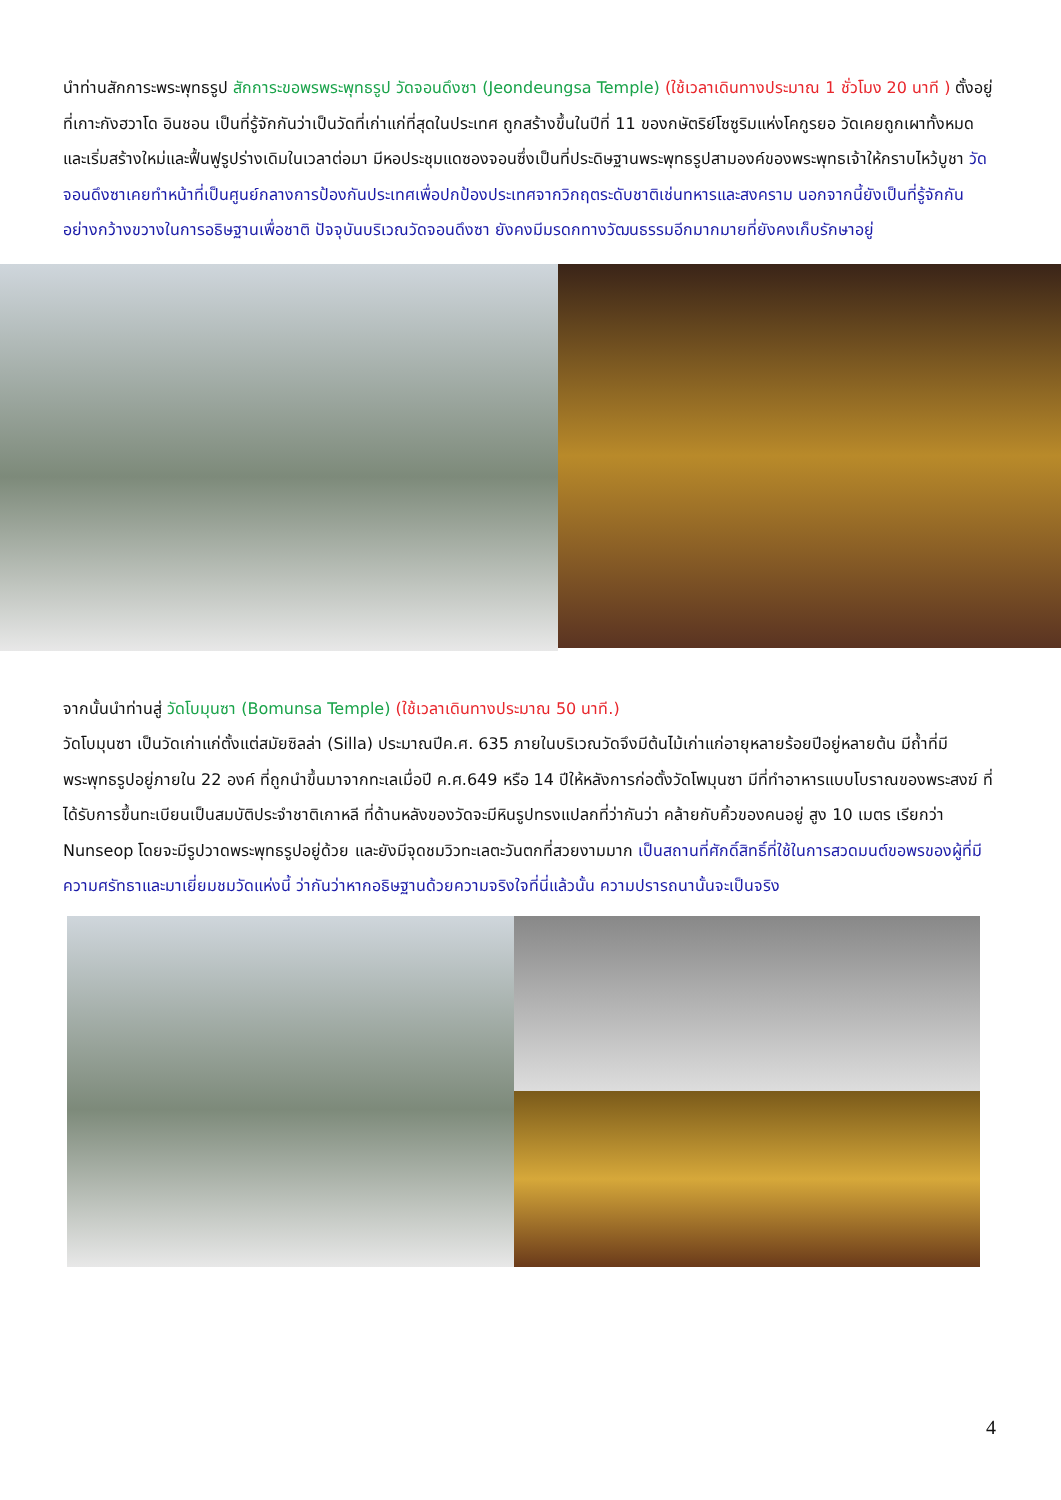นำท่านสักการะพระพุทธรูป สักการะขอพรพระพุทธรูป วัดจอนดึงซา (Jeondeungsa Temple) (ใช้เวลาเดินทางประมาณ 1 ชั่วโมง 20 นาที ) ตั้งอยู่ที่เกาะกังฮวาโด อินชอน เป็นที่รู้จักกันว่าเป็นวัดที่เก่าแก่ที่สุดในประเทศ ถูกสร้างขึ้นในปีที่ 11 ของกษัตริย์โซซูริมแห่งโคกูรยอ วัดเคยถูกเผาทั้งหมดและเริ่มสร้างใหม่และฟื้นฟูรูปร่างเดิมในเวลาต่อมา มีหอประชุมแดซองจอนซึ่งเป็นที่ประดิษฐานพระพุทธรูปสามองค์ของพระพุทธเจ้าให้กราบไหว้บูชา วัดจอนดึงซาเคยทำหน้าที่เป็นศูนย์กลางการป้องกันประเทศเพื่อปกป้องประเทศจากวิกฤตระดับชาติเช่นทหารและสงคราม นอกจากนี้ยังเป็นที่รู้จักกันอย่างกว้างขวางในการอธิษฐานเพื่อชาติ ปัจจุบันบริเวณวัดจอนดึงซา ยังคงมีมรดกทางวัฒนธรรมอีกมากมายที่ยังคงเก็บรักษาอยู่
จากนั้นนำท่านสู่ วัดโบมุนซา (Bomunsa Temple) (ใช้เวลาเดินทางประมาณ 50 นาที.)
วัดโบมุนซา เป็นวัดเก่าแก่ตั้งแต่สมัยซิลล่า (Silla) ประมาณปีค.ศ. 635 ภายในบริเวณวัดจึงมีต้นไม้เก่าแก่อายุหลายร้อยปีอยู่หลายต้น มีถ้ำที่มีพระพุทธรูปอยู่ภายใน 22 องค์ ที่ถูกนำขึ้นมาจากทะเลเมื่อปี ค.ศ.649 หรือ 14 ปีให้หลังการก่อตั้งวัดโพมุนซา มีที่ทำอาหารแบบโบราณของพระสงฆ์ ที่ได้รับการขึ้นทะเบียนเป็นสมบัติประจำชาติเกาหลี ที่ด้านหลังของวัดจะมีหินรูปทรงแปลกที่ว่ากันว่า คล้ายกับคิ้วของคนอยู่ สูง 10 เมตร เรียกว่า Nunseop โดยจะมีรูปวาดพระพุทธรูปอยู่ด้วย และยังมีจุดชมวิวทะเลตะวันตกที่สวยงามมาก เป็นสถานที่ศักดิ์สิทธิ์ที่ใช้ในการสวดมนต์ขอพรของผู้ที่มีความศรัทธาและมาเยี่ยมชมวัดแห่งนี้ ว่ากันว่าหากอธิษฐานด้วยความจริงใจที่นี่แล้วนั้น ความปรารถนานั้นจะเป็นจริง
4